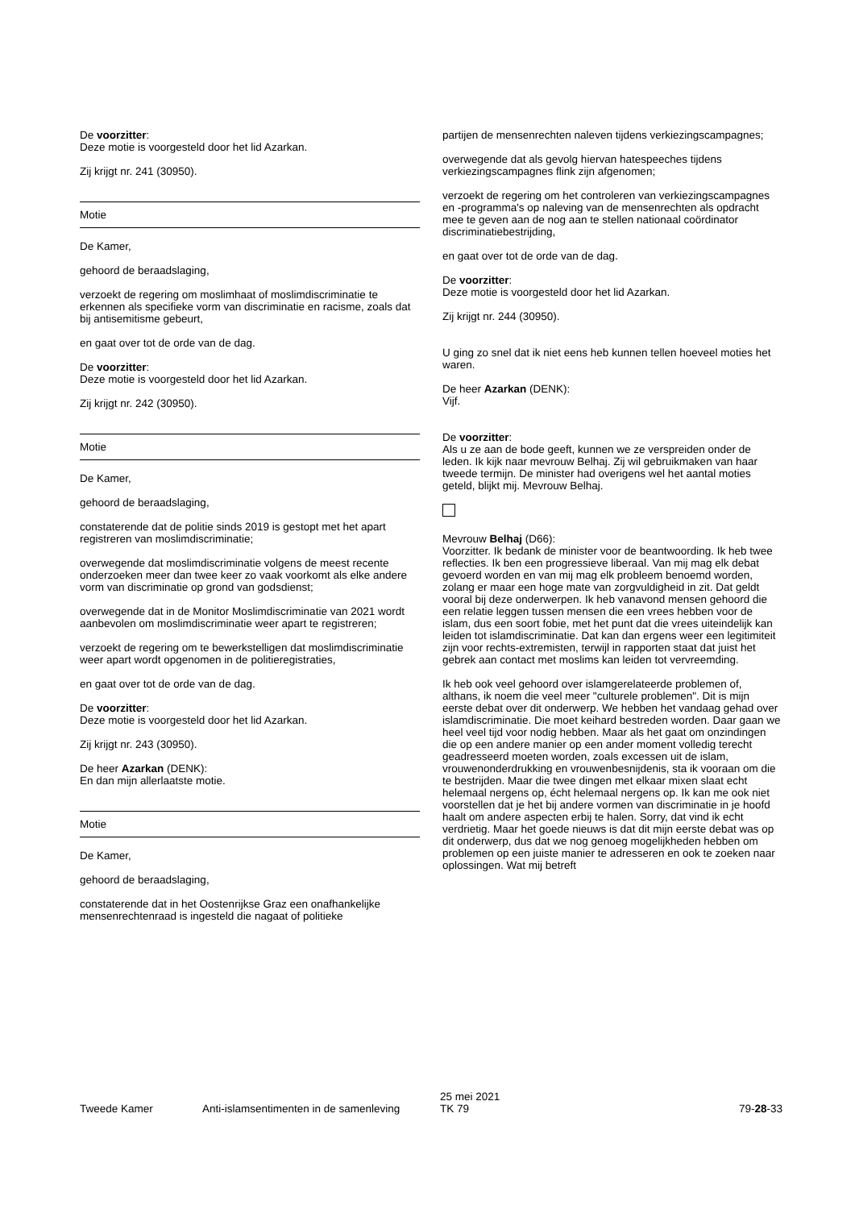De voorzitter:
Deze motie is voorgesteld door het lid Azarkan.
Zij krijgt nr. 241 (30950).
Motie
De Kamer,
gehoord de beraadslaging,
verzoekt de regering om moslimhaat of moslimdiscriminatie te erkennen als specifieke vorm van discriminatie en racisme, zoals dat bij antisemitisme gebeurt,
en gaat over tot de orde van de dag.
De voorzitter:
Deze motie is voorgesteld door het lid Azarkan.
Zij krijgt nr. 242 (30950).
Motie
De Kamer,
gehoord de beraadslaging,
constaterende dat de politie sinds 2019 is gestopt met het apart registreren van moslimdiscriminatie;
overwegende dat moslimdiscriminatie volgens de meest recente onderzoeken meer dan twee keer zo vaak voorkomt als elke andere vorm van discriminatie op grond van godsdienst;
overwegende dat in de Monitor Moslimdiscriminatie van 2021 wordt aanbevolen om moslimdiscriminatie weer apart te registreren;
verzoekt de regering om te bewerkstelligen dat moslimdiscriminatie weer apart wordt opgenomen in de politieregistraties,
en gaat over tot de orde van de dag.
De voorzitter:
Deze motie is voorgesteld door het lid Azarkan.
Zij krijgt nr. 243 (30950).
De heer Azarkan (DENK):
En dan mijn allerlaatste motie.
Motie
De Kamer,
gehoord de beraadslaging,
constaterende dat in het Oostenrijkse Graz een onafhankelijke mensenrechtenraad is ingesteld die nagaat of politieke
partijen de mensenrechten naleven tijdens verkiezingscampagnes;
overwegende dat als gevolg hiervan hatespeeches tijdens verkiezingscampagnes flink zijn afgenomen;
verzoekt de regering om het controleren van verkiezingscampagnes en -programma's op naleving van de mensenrechten als opdracht mee te geven aan de nog aan te stellen nationaal coördinator discriminatiebestrijding,
en gaat over tot de orde van de dag.
De voorzitter:
Deze motie is voorgesteld door het lid Azarkan.
Zij krijgt nr. 244 (30950).
U ging zo snel dat ik niet eens heb kunnen tellen hoeveel moties het waren.
De heer Azarkan (DENK):
Vijf.
De voorzitter:
Als u ze aan de bode geeft, kunnen we ze verspreiden onder de leden. Ik kijk naar mevrouw Belhaj. Zij wil gebruikmaken van haar tweede termijn. De minister had overigens wel het aantal moties geteld, blijkt mij. Mevrouw Belhaj.
Mevrouw Belhaj (D66):
Voorzitter. Ik bedank de minister voor de beantwoording. Ik heb twee reflecties. Ik ben een progressieve liberaal. Van mij mag elk debat gevoerd worden en van mij mag elk probleem benoemd worden, zolang er maar een hoge mate van zorgvuldigheid in zit. Dat geldt vooral bij deze onderwerpen. Ik heb vanavond mensen gehoord die een relatie leggen tussen mensen die een vrees hebben voor de islam, dus een soort fobie, met het punt dat die vrees uiteindelijk kan leiden tot islamdiscriminatie. Dat kan dan ergens weer een legitimiteit zijn voor rechts-extremisten, terwijl in rapporten staat dat juist het gebrek aan contact met moslims kan leiden tot vervreemding.
Ik heb ook veel gehoord over islamgerelateerde problemen of, althans, ik noem die veel meer "culturele problemen". Dit is mijn eerste debat over dit onderwerp. We hebben het vandaag gehad over islamdiscriminatie. Die moet keihard bestreden worden. Daar gaan we heel veel tijd voor nodig hebben. Maar als het gaat om onzindingen die op een andere manier op een ander moment volledig terecht geadresseerd moeten worden, zoals excessen uit de islam, vrouwenonderdrukking en vrouwenbesnijdenis, sta ik vooraan om die te bestrijden. Maar die twee dingen met elkaar mixen slaat echt helemaal nergens op, écht helemaal nergens op. Ik kan me ook niet voorstellen dat je het bij andere vormen van discriminatie in je hoofd haalt om andere aspecten erbij te halen. Sorry, dat vind ik echt verdrietig. Maar het goede nieuws is dat dit mijn eerste debat was op dit onderwerp, dus dat we nog genoeg mogelijkheden hebben om problemen op een juiste manier te adresseren en ook te zoeken naar oplossingen. Wat mij betreft
Tweede Kamer Anti-islamsentimenten in de samenleving
25 mei 2021
TK 79
79-28-33